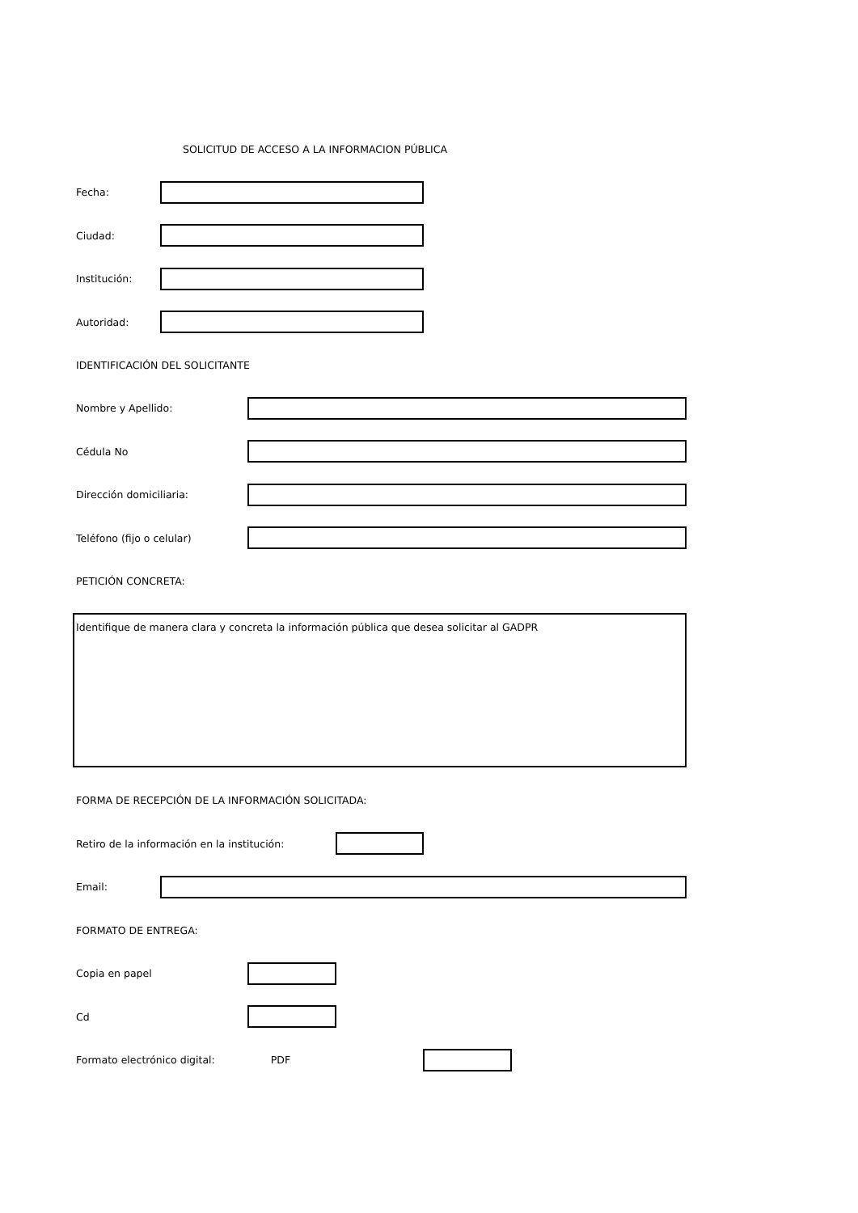SOLICITUD DE ACCESO A LA INFORMACION PÚBLICA
Fecha:
Ciudad:
Institución:
Autoridad:
IDENTIFICACIÓN DEL SOLICITANTE
Nombre y Apellido:
Cédula No
Dirección domiciliaria:
Teléfono (fijo o celular)
PETICIÓN CONCRETA:
Identifique de manera clara y concreta la información pública que desea solicitar al GADPR
FORMA DE RECEPCIÓN DE LA INFORMACIÓN SOLICITADA:
Retiro de la información en la institución:
Email:
FORMATO DE ENTREGA:
Copia en papel
Cd
Formato electrónico digital: PDF